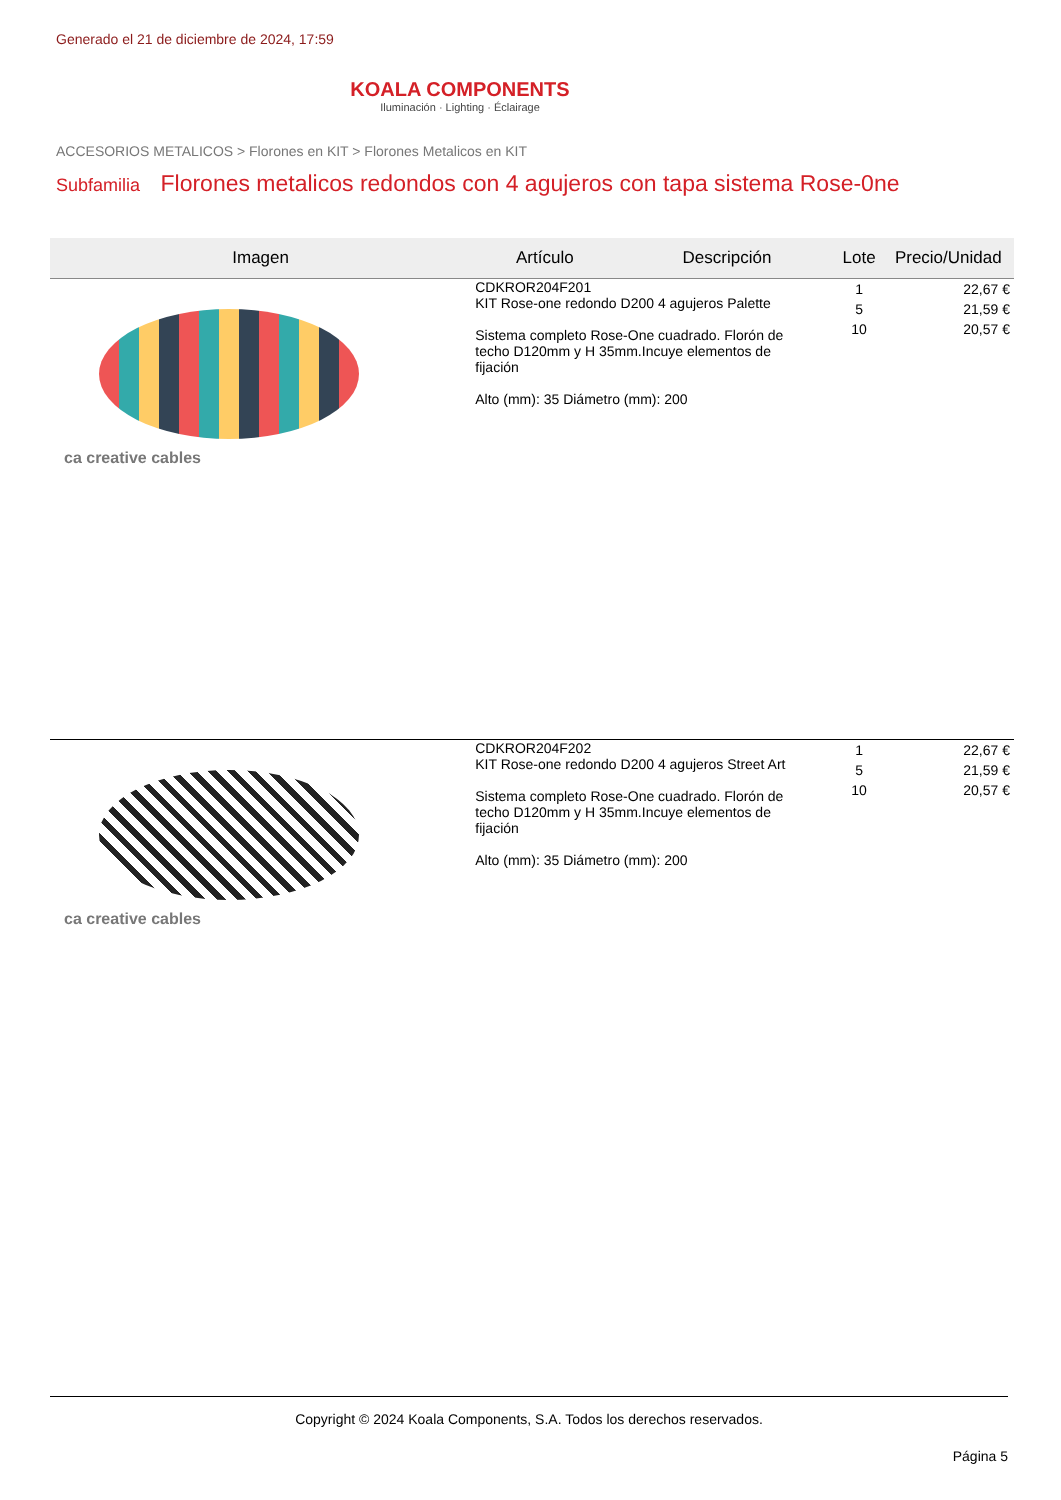Generado el 21 de diciembre de 2024, 17:59
KOALA COMPONENTS
Iluminación · Lighting · Éclairage
ACCESORIOS METALICOS > Florones en KIT > Florones Metalicos en KIT
Subfamilia Florones metalicos redondos con 4 agujeros con tapa sistema Rose-0ne
| Imagen | Artículo | Descripción | Lote | Precio/Unidad |
| --- | --- | --- | --- | --- |
| ca creative cables | CDKROR204F201 KIT Rose-one redondo D200 4 agujeros Palette Sistema completo Rose-One cuadrado. Florón de techo D120mm y H 35mm.Incuye elementos de fijación Alto (mm): 35 Diámetro (mm): 200 | | 1 5 10 | 22,67 € 21,59 € 20,57 € |
| ca creative cables | CDKROR204F202 KIT Rose-one redondo D200 4 agujeros Street Art Sistema completo Rose-One cuadrado. Florón de techo D120mm y H 35mm.Incuye elementos de fijación Alto (mm): 35 Diámetro (mm): 200 | | 1 5 10 | 22,67 € 21,59 € 20,57 € |
Copyright © 2024 Koala Components, S.A. Todos los derechos reservados.
Página 5